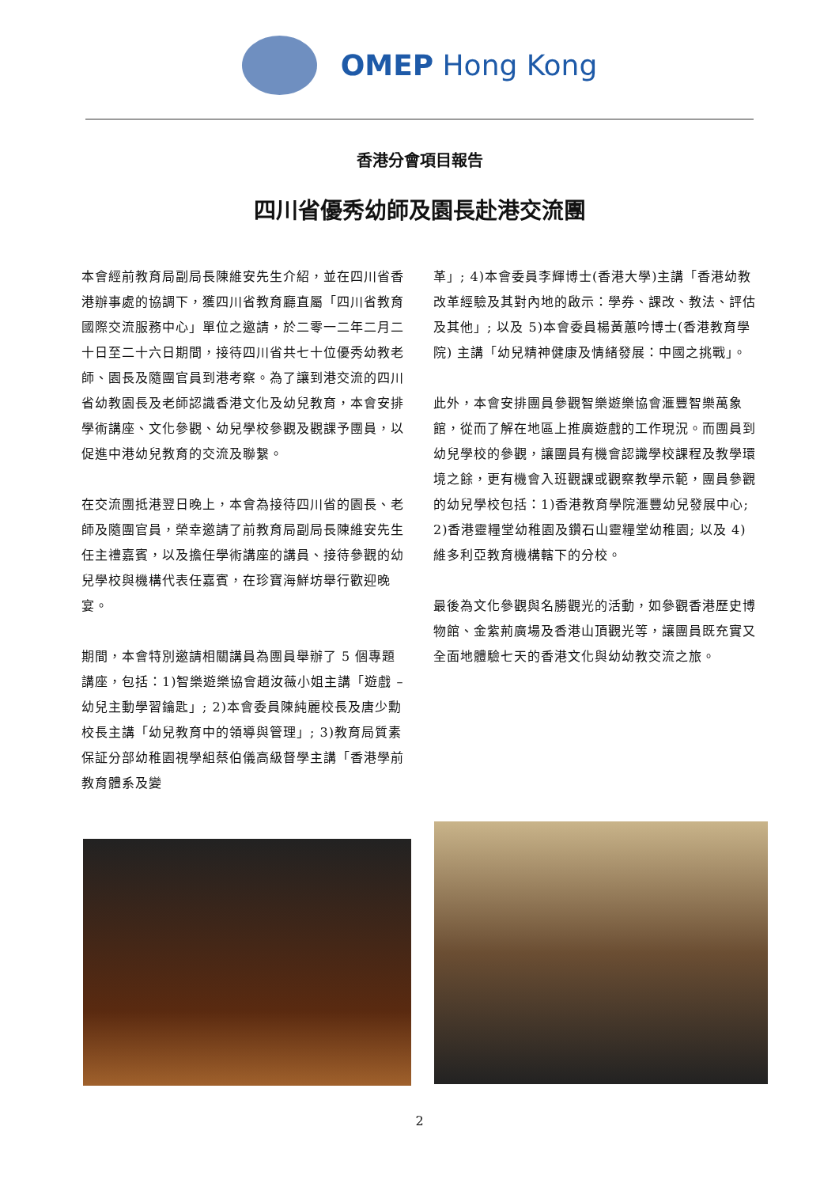OMEP Hong Kong
香港分會項目報告
四川省優秀幼師及園長赴港交流團
本會經前教育局副局長陳維安先生介紹，並在四川省香港辦事處的協調下，獲四川省教育廳直屬「四川省教育國際交流服務中心」單位之邀請，於二零一二年二月二十日至二十六日期間，接待四川省共七十位優秀幼教老師、園長及隨團官員到港考察。為了讓到港交流的四川省幼教園長及老師認識香港文化及幼兒教育，本會安排學術講座、文化參觀、幼兒學校參觀及觀課予團員，以促進中港幼兒教育的交流及聯繫。
在交流團抵港翌日晚上，本會為接待四川省的園長、老師及隨團官員，榮幸邀請了前教育局副局長陳維安先生任主禮嘉賓，以及擔任學術講座的講員、接待參觀的幼兒學校與機構代表任嘉賓，在珍寶海鮮坊舉行歡迎晚宴。
期間，本會特別邀請相關講員為團員舉辦了 5 個專題講座，包括：1)智樂遊樂協會趙汝薇小姐主講「遊戲 – 幼兒主動學習鑰匙」; 2)本會委員陳純麗校長及唐少勳校長主講「幼兒教育中的領導與管理」; 3)教育局質素保証分部幼稚園視學組蔡伯儀高級督學主講「香港學前教育體系及變
革」; 4)本會委員李輝博士(香港大學)主講「香港幼教改革經驗及其對內地的啟示：學券、課改、教法、評估及其他」; 以及 5)本會委員楊黃蕙吟博士(香港教育學院) 主講「幼兒精神健康及情緒發展：中國之挑戰」。
此外，本會安排團員參觀智樂遊樂協會滙豐智樂萬象館，從而了解在地區上推廣遊戲的工作現況。而團員到幼兒學校的參觀，讓團員有機會認識學校課程及教學環境之餘，更有機會入班觀課或觀察教學示範，團員參觀的幼兒學校包括：1)香港教育學院滙豐幼兒發展中心; 2)香港靈糧堂幼稚園及鑽石山靈糧堂幼稚園; 以及 4)維多利亞教育機構轄下的分校。
最後為文化參觀與名勝觀光的活動，如參觀香港歷史博物館、金紫荊廣場及香港山頂觀光等，讓團員既充實又全面地體驗七天的香港文化與幼幼教交流之旅。
2